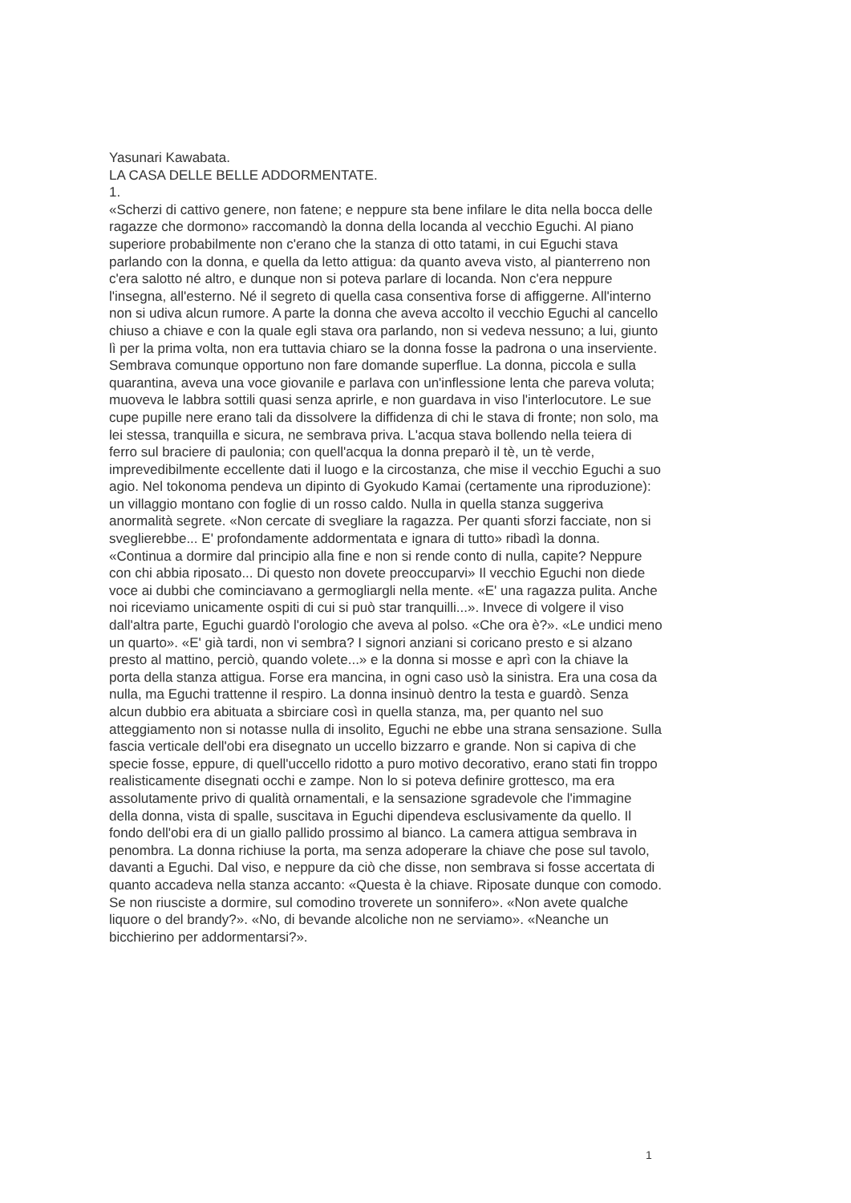Yasunari Kawabata.
LA CASA DELLE BELLE ADDORMENTATE.
1.
«Scherzi di cattivo genere, non fatene; e neppure sta bene infilare le dita nella bocca delle ragazze che dormono» raccomandò la donna della locanda al vecchio Eguchi. Al piano superiore probabilmente non c'erano che la stanza di otto tatami, in cui Eguchi stava parlando con la donna, e quella da letto attigua: da quanto aveva visto, al pianterreno non c'era salotto né altro, e dunque non si poteva parlare di locanda. Non c'era neppure l'insegna, all'esterno. Né il segreto di quella casa consentiva forse di affiggerne. All'interno non si udiva alcun rumore. A parte la donna che aveva accolto il vecchio Eguchi al cancello chiuso a chiave e con la quale egli stava ora parlando, non si vedeva nessuno; a lui, giunto lì per la prima volta, non era tuttavia chiaro se la donna fosse la padrona o una inserviente. Sembrava comunque opportuno non fare domande superflue. La donna, piccola e sulla quarantina, aveva una voce giovanile e parlava con un'inflessione lenta che pareva voluta; muoveva le labbra sottili quasi senza aprirle, e non guardava in viso l'interlocutore. Le sue cupe pupille nere erano tali da dissolvere la diffidenza di chi le stava di fronte; non solo, ma lei stessa, tranquilla e sicura, ne sembrava priva. L'acqua stava bollendo nella teiera di ferro sul braciere di paulonia; con quell'acqua la donna preparò il tè, un tè verde, imprevedibilmente eccellente dati il luogo e la circostanza, che mise il vecchio Eguchi a suo agio. Nel tokonoma pendeva un dipinto di Gyokudo Kamai (certamente una riproduzione): un villaggio montano con foglie di un rosso caldo. Nulla in quella stanza suggeriva anormalità segrete. «Non cercate di svegliare la ragazza. Per quanti sforzi facciate, non si sveglierebbe... E' profondamente addormentata e ignara di tutto» ribadì la donna. «Continua a dormire dal principio alla fine e non si rende conto di nulla, capite? Neppure con chi abbia riposato... Di questo non dovete preoccuparvi» Il vecchio Eguchi non diede voce ai dubbi che cominciavano a germogliargli nella mente. «E' una ragazza pulita. Anche noi riceviamo unicamente ospiti di cui si può star tranquilli...». Invece di volgere il viso dall'altra parte, Eguchi guardò l'orologio che aveva al polso. «Che ora è?». «Le undici meno un quarto». «E' già tardi, non vi sembra? I signori anziani si coricano presto e si alzano presto al mattino, perciò, quando volete...» e la donna si mosse e aprì con la chiave la porta della stanza attigua. Forse era mancina, in ogni caso usò la sinistra. Era una cosa da nulla, ma Eguchi trattenne il respiro. La donna insinuò dentro la testa e guardò. Senza alcun dubbio era abituata a sbirciare così in quella stanza, ma, per quanto nel suo atteggiamento non si notasse nulla di insolito, Eguchi ne ebbe una strana sensazione. Sulla fascia verticale dell'obi era disegnato un uccello bizzarro e grande. Non si capiva di che specie fosse, eppure, di quell'uccello ridotto a puro motivo decorativo, erano stati fin troppo realisticamente disegnati occhi e zampe. Non lo si poteva definire grottesco, ma era assolutamente privo di qualità ornamentali, e la sensazione sgradevole che l'immagine della donna, vista di spalle, suscitava in Eguchi dipendeva esclusivamente da quello. Il fondo dell'obi era di un giallo pallido prossimo al bianco. La camera attigua sembrava in penombra. La donna richiuse la porta, ma senza adoperare la chiave che pose sul tavolo, davanti a Eguchi. Dal viso, e neppure da ciò che disse, non sembrava si fosse accertata di quanto accadeva nella stanza accanto: «Questa è la chiave. Riposate dunque con comodo. Se non riusciste a dormire, sul comodino troverete un sonnifero». «Non avete qualche liquore o del brandy?». «No, di bevande alcoliche non ne serviamo». «Neanche un bicchierino per addormentarsi?».
1